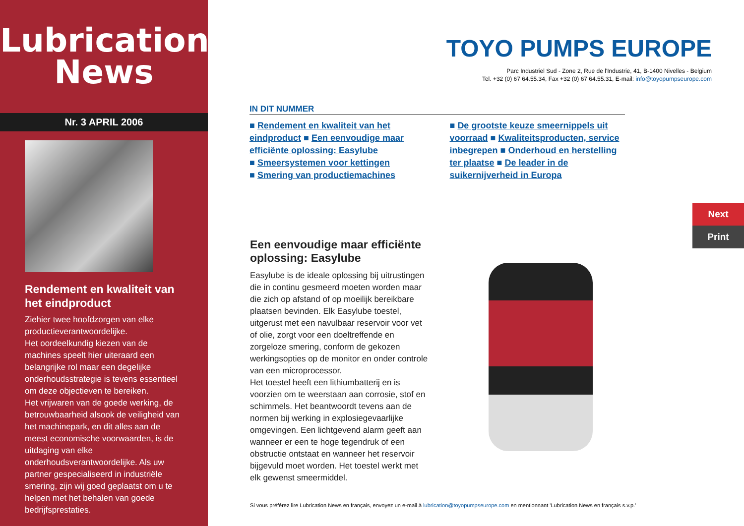Lubrication News
Nr. 3 APRIL 2006
Rendement en kwaliteit van het eindproduct
Ziehier twee hoofdzorgen van elke productieverantwoordelijke.
Het oordeelkundig kiezen van de machines speelt hier uiteraard een belangrijke rol maar een degelijke onderhoudsstrategie is tevens essentieel om deze objectieven te bereiken.
Het vrijwaren van de goede werking, de betrouwbaarheid alsook de veiligheid van het machinepark, en dit alles aan de meest economische voorwaarden, is de uitdaging van elke onderhoudsverantwoordelijke. Als uw partner gespecialiseerd in industriële smering, zijn wij goed geplaatst om u te helpen met het behalen van goede bedrijfsprestaties.
TOYO PUMPS EUROPE
Parc Industriel Sud - Zone 2, Rue de l'Industrie, 41, B-1400 Nivelles - Belgium
Tel. +32 (0) 67 64.55.34, Fax +32 (0) 67 64.55.31, E-mail: info@toyopumpseurope.com
IN DIT NUMMER
■ Rendement en kwaliteit van het eindproduct ■ Een eenvoudige maar efficiënte oplossing: Easylube
■ Smeersystemen voor kettingen
■ Smering van productiemachines
■ De grootste keuze smeernippels uit voorraad ■ Kwaliteitsproducten, service inbegrepen ■ Onderhoud en herstelling ter plaatse ■ De leader in de suikernijverheid in Europa
Een eenvoudige maar efficiënte oplossing: Easylube
Easylube is de ideale oplossing bij uitrustingen die in continu gesmeerd moeten worden maar die zich op afstand of op moeilijk bereikbare plaatsen bevinden. Elk Easylube toestel, uitgerust met een navulbaar reservoir voor vet of olie, zorgt voor een doeltreffende en zorgeloze smering, conform de gekozen werkingsopties op de monitor en onder controle van een microprocessor.
Het toestel heeft een lithiumbatterij en is voorzien om te weerstaan aan corrosie, stof en schimmels. Het beantwoordt tevens aan de normen bij werking in explosiegevaarlijke omgevingen. Een lichtgevend alarm geeft aan wanneer er een te hoge tegendruk of een obstructie ontstaat en wanneer het reservoir bijgevuld moet worden. Het toestel werkt met elk gewenst smeermiddel.
Next
Print
Si vous préférez lire Lubrication News en français, envoyez un e-mail à lubrication@toyopumpseurope.com en mentionnant 'Lubrication News en français s.v.p.'